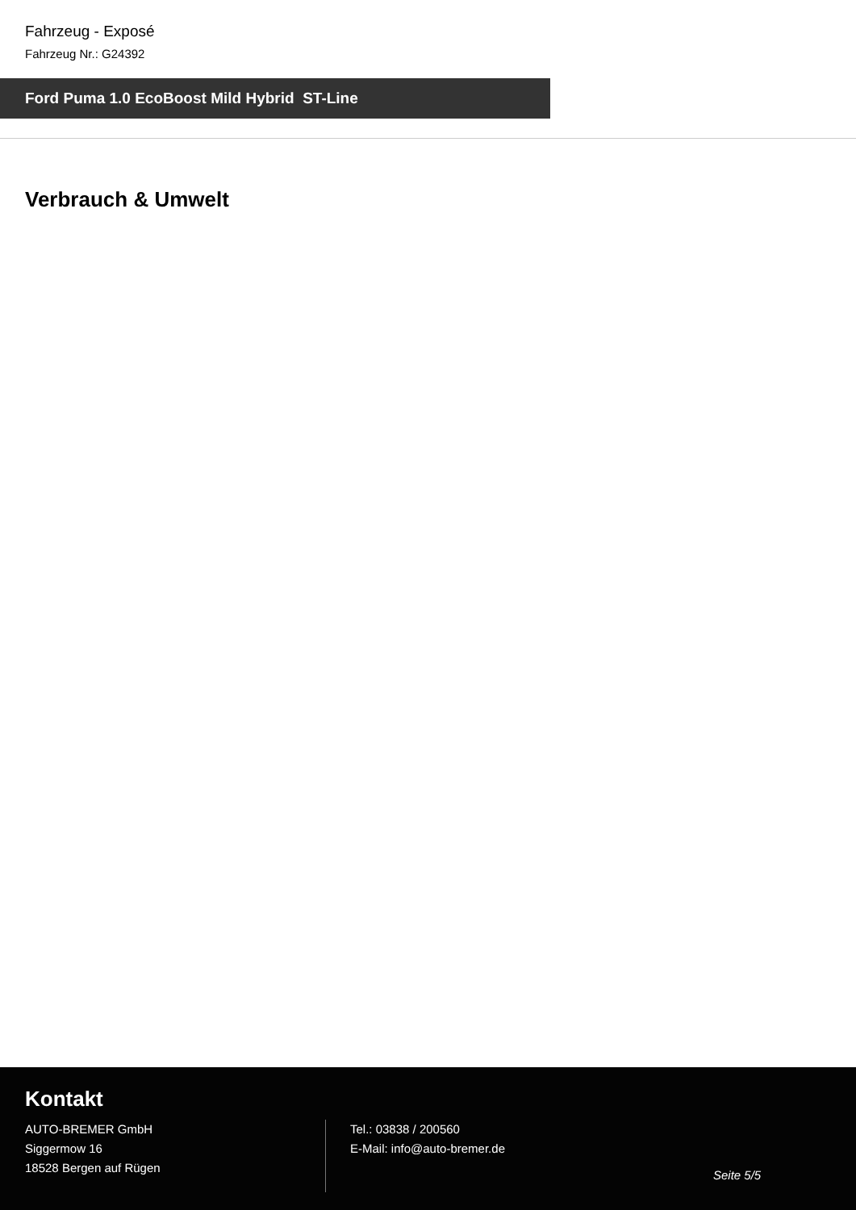Fahrzeug - Exposé
Fahrzeug Nr.: G24392
Ford Puma 1.0 EcoBoost Mild Hybrid ST-Line
Verbrauch & Umwelt
Kontakt
AUTO-BREMER GmbH
Siggermow 16
18528 Bergen auf Rügen
Tel.: 03838 / 200560
E-Mail: info@auto-bremer.de
Seite 5/5